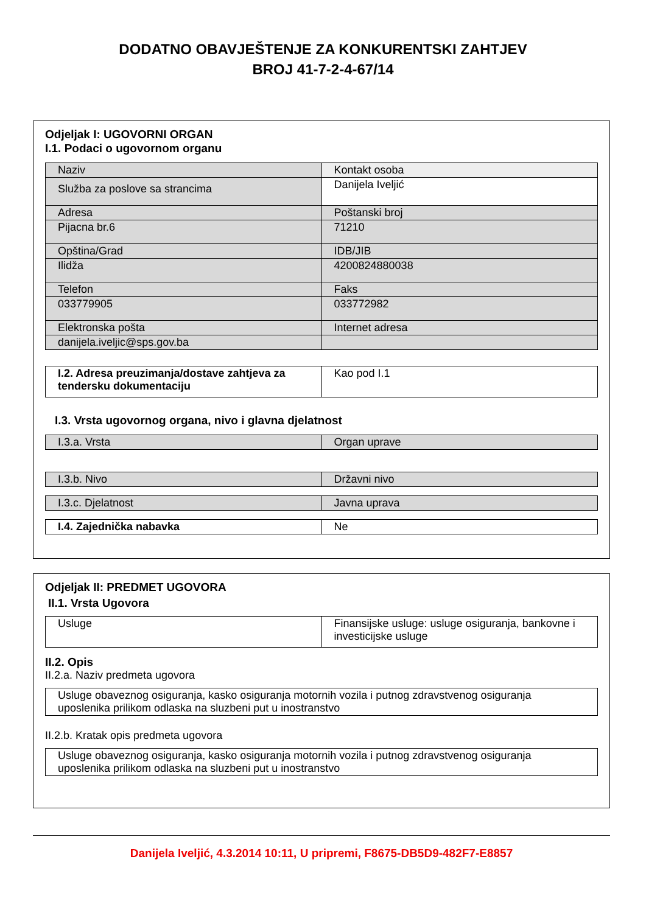DODATNO OBAVJEŠTENJE ZA KONKURENTSKI ZAHTJEV
BROJ 41-7-2-4-67/14
Odjeljak I: UGOVORNI ORGAN
I.1. Podaci o ugovornom organu
| Naziv | Kontakt osoba |
| Služba za poslove sa strancima | Danijela Iveljić |
| Adresa | Poštanski broj |
| Pijacna br.6 | 71210 |
| Opština/Grad | IDB/JIB |
| Ilidža | 4200824880038 |
| Telefon | Faks |
| 033779905 | 033772982 |
| Elektronska pošta | Internet adresa |
| danijela.iveljic@sps.gov.ba | |
| I.2. Adresa preuzimanja/dostave zahtjeva za tendersku dokumentaciju | Kao pod I.1 |
I.3. Vrsta ugovornog organa, nivo i glavna djelatnost
| I.3.a. Vrsta | Organ uprave |
| I.3.b. Nivo | Državni nivo |
| I.3.c. Djelatnost | Javna uprava |
| I.4. Zajednička nabavka | Ne |
Odjeljak II: PREDMET UGOVORA
II.1. Vrsta Ugovora
| Usluge | Finansijske usluge: usluge osiguranja, bankovne i investicijske usluge |
II.2. Opis
II.2.a. Naziv predmeta ugovora
| Usluge obaveznog osiguranja, kasko osiguranja motornih vozila i putnog zdravstvenog osiguranja uposlenika prilikom odlaska na sluzbeni put u inostranstvo |
II.2.b. Kratak opis predmeta ugovora
| Usluge obaveznog osiguranja, kasko osiguranja motornih vozila i putnog zdravstvenog osiguranja uposlenika prilikom odlaska na sluzbeni put u inostranstvo |
Danijela Iveljić, 4.3.2014 10:11, U pripremi, F8675-DB5D9-482F7-E8857